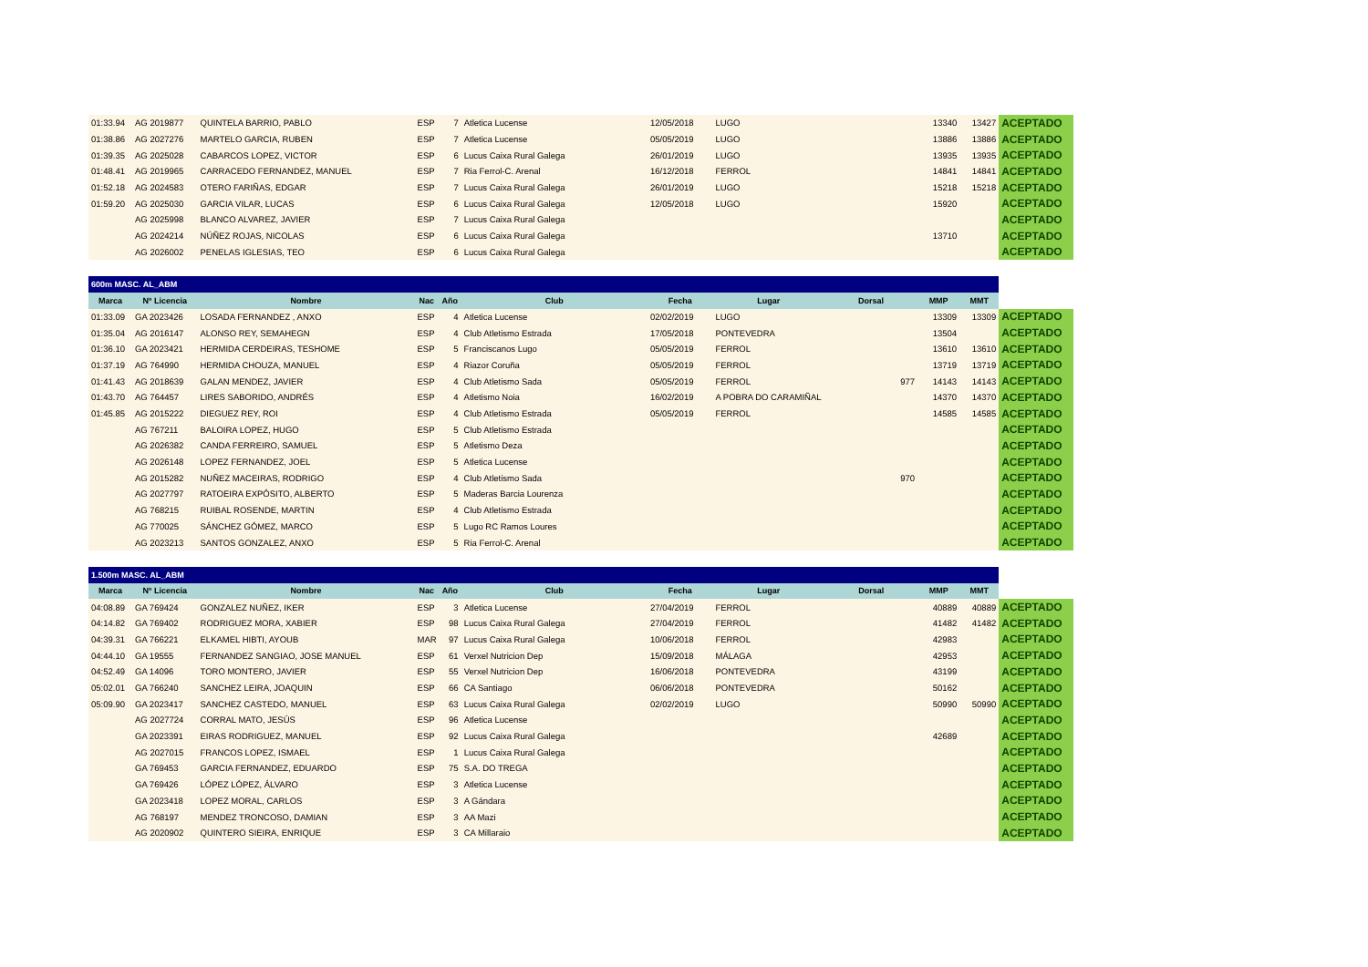| 01:33.94 | AG 2019877 | QUINTELA BARRIO, PABLO | ESP | 7 | Atletica Lucense | 12/05/2018 | LUGO | | 13340 | 13427 | ACEPTADO |
| 01:38.86 | AG 2027276 | MARTELO GARCIA, RUBEN | ESP | 7 | Atletica Lucense | 05/05/2019 | LUGO | | 13886 | 13886 | ACEPTADO |
| 01:39.35 | AG 2025028 | CABARCOS LOPEZ, VICTOR | ESP | 6 | Lucus Caixa Rural Galega | 26/01/2019 | LUGO | | 13935 | 13935 | ACEPTADO |
| 01:48.41 | AG 2019965 | CARRACEDO FERNANDEZ, MANUEL | ESP | 7 | Ria Ferrol-C. Arenal | 16/12/2018 | FERROL | | 14841 | 14841 | ACEPTADO |
| 01:52.18 | AG 2024583 | OTERO FARIÑAS, EDGAR | ESP | 7 | Lucus Caixa Rural Galega | 26/01/2019 | LUGO | | 15218 | 15218 | ACEPTADO |
| 01:59.20 | AG 2025030 | GARCIA VILAR, LUCAS | ESP | 6 | Lucus Caixa Rural Galega | 12/05/2018 | LUGO | | 15920 | | ACEPTADO |
| | AG 2025998 | BLANCO ALVAREZ, JAVIER | ESP | 7 | Lucus Caixa Rural Galega | | | | | | ACEPTADO |
| | AG 2024214 | NÚÑEZ ROJAS, NICOLAS | ESP | 6 | Lucus Caixa Rural Galega | | | | 13710 | | ACEPTADO |
| | AG 2026002 | PENELAS IGLESIAS, TEO | ESP | 6 | Lucus Caixa Rural Galega | | | | | | ACEPTADO |
| 600m MASC. AL_ABM | | | | | | | | | | | |
| --- | --- | --- | --- | --- | --- | --- | --- | --- | --- | --- | --- |
| Marca | Nº Licencia | Nombre | Nac | Año | Club | Fecha | Lugar | Dorsal | MMP | MMT | |
| 01:33.09 | GA 2023426 | LOSADA FERNANDEZ , ANXO | ESP | 4 | Atletica Lucense | 02/02/2019 | LUGO | | 13309 | 13309 | ACEPTADO |
| 01:35.04 | AG 2016147 | ALONSO REY, SEMAHEGN | ESP | 4 | Club Atletismo Estrada | 17/05/2018 | PONTEVEDRA | | 13504 | | ACEPTADO |
| 01:36.10 | GA 2023421 | HERMIDA CERDEIRAS, TESHOME | ESP | 5 | Franciscanos Lugo | 05/05/2019 | FERROL | | 13610 | 13610 | ACEPTADO |
| 01:37.19 | AG 764990 | HERMIDA CHOUZA, MANUEL | ESP | 4 | Riazor Coruña | 05/05/2019 | FERROL | | 13719 | 13719 | ACEPTADO |
| 01:41.43 | AG 2018639 | GALAN MENDEZ, JAVIER | ESP | 4 | Club Atletismo Sada | 05/05/2019 | FERROL | 977 | 14143 | 14143 | ACEPTADO |
| 01:43.70 | AG 764457 | LIRES SABORIDO, ANDRÉS | ESP | 4 | Atletismo Noia | 16/02/2019 | A POBRA DO CARAMIÑAL | | 14370 | 14370 | ACEPTADO |
| 01:45.85 | AG 2015222 | DIEGUEZ REY, ROI | ESP | 4 | Club Atletismo Estrada | 05/05/2019 | FERROL | | 14585 | 14585 | ACEPTADO |
| | AG 767211 | BALOIRA LOPEZ, HUGO | ESP | 5 | Club Atletismo Estrada | | | | | | ACEPTADO |
| | AG 2026382 | CANDA FERREIRO, SAMUEL | ESP | 5 | Atletismo Deza | | | | | | ACEPTADO |
| | AG 2026148 | LOPEZ FERNANDEZ, JOEL | ESP | 5 | Atletica Lucense | | | | | | ACEPTADO |
| | AG 2015282 | NUÑEZ MACEIRAS, RODRIGO | ESP | 4 | Club Atletismo Sada | | | 970 | | | ACEPTADO |
| | AG 2027797 | RATOEIRA EXPÓSITO, ALBERTO | ESP | 5 | Maderas Barcia Lourenza | | | | | | ACEPTADO |
| | AG 768215 | RUIBAL ROSENDE, MARTIN | ESP | 4 | Club Atletismo Estrada | | | | | | ACEPTADO |
| | AG 770025 | SÁNCHEZ GÓMEZ, MARCO | ESP | 5 | Lugo RC Ramos Loures | | | | | | ACEPTADO |
| | AG 2023213 | SANTOS GONZALEZ, ANXO | ESP | 5 | Ria Ferrol-C. Arenal | | | | | | ACEPTADO |
| 1.500m MASC. AL_ABM | | | | | | | | | | | |
| --- | --- | --- | --- | --- | --- | --- | --- | --- | --- | --- | --- |
| Marca | Nº Licencia | Nombre | Nac | Año | Club | Fecha | Lugar | Dorsal | MMP | MMT | |
| 04:08.89 | GA 769424 | GONZALEZ NUÑEZ, IKER | ESP | 3 | Atletica Lucense | 27/04/2019 | FERROL | | 40889 | 40889 | ACEPTADO |
| 04:14.82 | GA 769402 | RODRIGUEZ MORA, XABIER | ESP | 98 | Lucus Caixa Rural Galega | 27/04/2019 | FERROL | | 41482 | 41482 | ACEPTADO |
| 04:39.31 | GA 766221 | ELKAMEL HIBTI, AYOUB | MAR | 97 | Lucus Caixa Rural Galega | 10/06/2018 | FERROL | | 42983 | | ACEPTADO |
| 04:44.10 | GA 19555 | FERNANDEZ SANGIAO, JOSE MANUEL | ESP | 61 | Verxel Nutricion Dep | 15/09/2018 | MÁLAGA | | 42953 | | ACEPTADO |
| 04:52.49 | GA 14096 | TORO MONTERO, JAVIER | ESP | 55 | Verxel Nutricion Dep | 16/06/2018 | PONTEVEDRA | | 43199 | | ACEPTADO |
| 05:02.01 | GA 766240 | SANCHEZ LEIRA, JOAQUIN | ESP | 66 | CA Santiago | 06/06/2018 | PONTEVEDRA | | 50162 | | ACEPTADO |
| 05:09.90 | GA 2023417 | SANCHEZ CASTEDO, MANUEL | ESP | 63 | Lucus Caixa Rural Galega | 02/02/2019 | LUGO | | 50990 | 50990 | ACEPTADO |
| | AG 2027724 | CORRAL MATO, JESÚS | ESP | 96 | Atletica Lucense | | | | | | ACEPTADO |
| | GA 2023391 | EIRAS RODRIGUEZ, MANUEL | ESP | 92 | Lucus Caixa Rural Galega | | | | 42689 | | ACEPTADO |
| | AG 2027015 | FRANCOS LOPEZ, ISMAEL | ESP | 1 | Lucus Caixa Rural Galega | | | | | | ACEPTADO |
| | GA 769453 | GARCIA FERNANDEZ, EDUARDO | ESP | 75 | S.A. DO TREGA | | | | | | ACEPTADO |
| | GA 769426 | LÓPEZ LÓPEZ, ÁLVARO | ESP | 3 | Atletica Lucense | | | | | | ACEPTADO |
| | GA 2023418 | LOPEZ MORAL, CARLOS | ESP | 3 | A Gándara | | | | | | ACEPTADO |
| | AG 768197 | MENDEZ TRONCOSO, DAMIAN | ESP | 3 | AA Mazi | | | | | | ACEPTADO |
| | AG 2020902 | QUINTERO SIEIRA, ENRIQUE | ESP | 3 | CA Millaraio | | | | | | ACEPTADO |